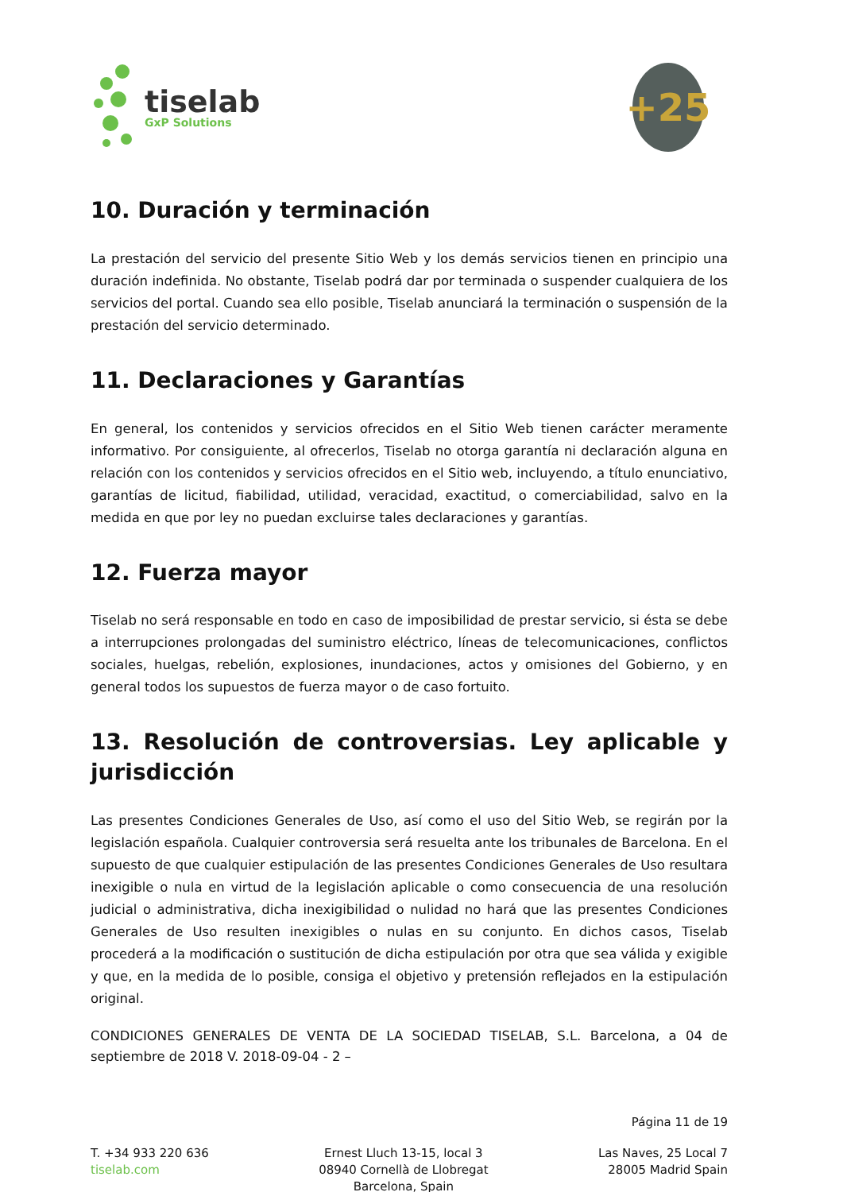tiselab
GxP Solutions
+25
10. Duración y terminación
La prestación del servicio del presente Sitio Web y los demás servicios tienen en principio una duración indefinida. No obstante, Tiselab podrá dar por terminada o suspender cualquiera de los servicios del portal. Cuando sea ello posible, Tiselab anunciará la terminación o suspensión de la prestación del servicio determinado.
11. Declaraciones y Garantías
En general, los contenidos y servicios ofrecidos en el Sitio Web tienen carácter meramente informativo. Por consiguiente, al ofrecerlos, Tiselab no otorga garantía ni declaración alguna en relación con los contenidos y servicios ofrecidos en el Sitio web, incluyendo, a título enunciativo, garantías de licitud, fiabilidad, utilidad, veracidad, exactitud, o comerciabilidad, salvo en la medida en que por ley no puedan excluirse tales declaraciones y garantías.
12. Fuerza mayor
Tiselab no será responsable en todo en caso de imposibilidad de prestar servicio, si ésta se debe a interrupciones prolongadas del suministro eléctrico, líneas de telecomunicaciones, conflictos sociales, huelgas, rebelión, explosiones, inundaciones, actos y omisiones del Gobierno, y en general todos los supuestos de fuerza mayor o de caso fortuito.
13. Resolución de controversias. Ley aplicable y jurisdicción
Las presentes Condiciones Generales de Uso, así como el uso del Sitio Web, se regirán por la legislación española. Cualquier controversia será resuelta ante los tribunales de Barcelona. En el supuesto de que cualquier estipulación de las presentes Condiciones Generales de Uso resultara inexigible o nula en virtud de la legislación aplicable o como consecuencia de una resolución judicial o administrativa, dicha inexigibilidad o nulidad no hará que las presentes Condiciones Generales de Uso resulten inexigibles o nulas en su conjunto. En dichos casos, Tiselab procederá a la modificación o sustitución de dicha estipulación por otra que sea válida y exigible y que, en la medida de lo posible, consiga el objetivo y pretensión reflejados en la estipulación original.
CONDICIONES GENERALES DE VENTA DE LA SOCIEDAD TISELAB, S.L. Barcelona, a 04 de septiembre de 2018 V. 2018-09-04 - 2 –
Página 11 de 19
T. +34 933 220 636
tiselab.com
Ernest Lluch 13-15, local 3
08940 Cornellà de Llobregat
Barcelona, Spain
Las Naves, 25 Local 7
28005 Madrid Spain